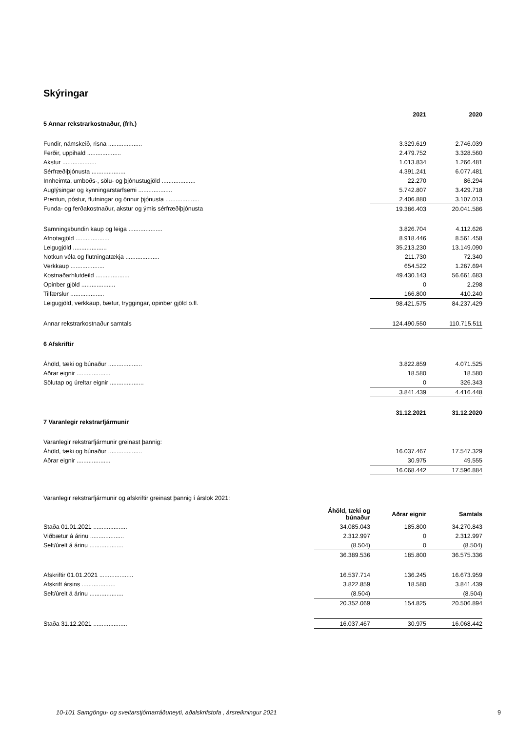Skýringar
| | 2021 | 2020 |
| 5 Annar rekstrarkostnaður, (frh.) | | |
| Fundir, námskeið, risna .................... | 3.329.619 | 2.746.039 |
| Ferðir, uppihald .................... | 2.479.752 | 3.328.560 |
| Akstur .................... | 1.013.834 | 1.266.481 |
| Sérfræðiþjónusta .................... | 4.391.241 | 6.077.481 |
| Innheimta, umboðs-, sölu- og þjónustugjöld .................... | 22.270 | 86.294 |
| Auglýsingar og kynningarstarfsemi .................... | 5.742.807 | 3.429.718 |
| Prentun, póstur, flutningar og önnur þjónusta .................... | 2.406.880 | 3.107.013 |
| Funda- og ferðakostnaður, akstur og ýmis sérfræðiþjónusta | 19.386.403 | 20.041.586 |
| Samningsbundin kaup og leiga .................... | 3.826.704 | 4.112.626 |
| Afnotagjöld .................... | 8.918.446 | 8.561.458 |
| Leigugjöld .................... | 35.213.230 | 13.149.090 |
| Notkun véla og flutningatækja .................... | 211.730 | 72.340 |
| Verkkaup .................... | 654.522 | 1.267.694 |
| Kostnaðarhlutdeild .................... | 49.430.143 | 56.661.683 |
| Opinber gjöld .................... | 0 | 2.298 |
| Tilfærslur .................... | 166.800 | 410.240 |
| Leigugjöld, verkkaup, bætur, tryggingar, opinber gjöld o.fl. | 98.421.575 | 84.237.429 |
| Annar rekstrarkostnaður samtals | 124.490.550 | 110.715.511 |
| 6 Afskriftir | | |
| Áhöld, tæki og búnaður .................... | 3.822.859 | 4.071.525 |
| Aðrar eignir .................... | 18.580 | 18.580 |
| Sölutap og úreltar eignir .................... | 0 | 326.343 |
| | 3.841.439 | 4.416.448 |
| | 31.12.2021 | 31.12.2020 |
| 7 Varanlegir rekstrarfjármunir | | |
| Varanlegir rekstrarfjármunir greinast þannig: | | |
| Áhöld, tæki og búnaður .................... | 16.037.467 | 17.547.329 |
| Aðrar eignir .................... | 30.975 | 49.555 |
| | 16.068.442 | 17.596.884 |
Varanlegir rekstrarfjármunir og afskriftir greinast þannig í árslok 2021:
| | Áhöld, tæki og búnaður | Aðrar eignir | Samtals |
| Staða 01.01.2021 .................... | 34.085.043 | 185.800 | 34.270.843 |
| Viðbætur á árinu .................... | 2.312.997 | 0 | 2.312.997 |
| Selt/úrelt á árinu .................... | (8.504) | 0 | (8.504) |
| | 36.389.536 | 185.800 | 36.575.336 |
| Afskriftir 01.01.2021 .................... | 16.537.714 | 136.245 | 16.673.959 |
| Afskrift ársins .................... | 3.822.859 | 18.580 | 3.841.439 |
| Selt/úrelt á árinu .................... | (8.504) | | (8.504) |
| | 20.352.069 | 154.825 | 20.506.894 |
| Staða 31.12.2021 .................... | 16.037.467 | 30.975 | 16.068.442 |
10-101 Samgöngu- og sveitarstjórnarráðuneyti, aðalskrifstofa , ársreikningur 2021
9